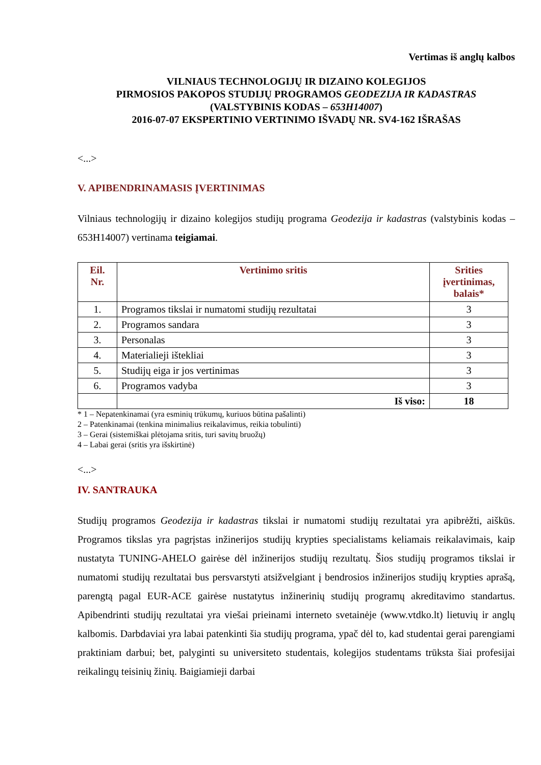Vertimas iš anglų kalbos
VILNIAUS TECHNOLOGIJŲ IR DIZAINO KOLEGIJOS
PIRMOSIOS PAKOPOS STUDIJŲ PROGRAMOS GEODEZIJA IR KADASTRAS
(VALSTYBINIS KODAS – 653H14007)
2016-07-07 EKSPERTINIO VERTINIMO IŠVADŲ NR. SV4-162 IŠRAŠAS
<...>
V. APIBENDRINAMASIS ĮVERTINIMAS
Vilniaus technologijų ir dizaino kolegijos studijų programa Geodezija ir kadastras (valstybinis kodas – 653H14007) vertinama teigiamai.
| Eil. Nr. | Vertinimo sritis | Srities įvertinimas, balais* |
| --- | --- | --- |
| 1. | Programos tikslai ir numatomi studijų rezultatai | 3 |
| 2. | Programos sandara | 3 |
| 3. | Personalas | 3 |
| 4. | Materialieji ištekliai | 3 |
| 5. | Studijų eiga ir jos vertinimas | 3 |
| 6. | Programos vadyba | 3 |
| | Iš viso: | 18 |
* 1 – Nepatenkinamai (yra esminių trūkumų, kuriuos būtina pašalinti)
2 – Patenkinamai (tenkina minimalius reikalavimus, reikia tobulinti)
3 – Gerai (sistemiškai plėtojama sritis, turi savitų bruožų)
4 – Labai gerai (sritis yra išskirtinė)
<...>
IV. SANTRAUKA
Studijų programos Geodezija ir kadastras tikslai ir numatomi studijų rezultatai yra apibrėžti, aiškūs. Programos tikslas yra pagrįstas inžinerijos studijų krypties specialistams keliamais reikalavimais, kaip nustatyta TUNING-AHELO gairėse dėl inžinerijos studijų rezultatų. Šios studijų programos tikslai ir numatomi studijų rezultatai bus persvarstyti atsižvelgiant į bendrosios inžinerijos studijų krypties aprašą, parengtą pagal EUR-ACE gairėse nustatytus inžinerinių studijų programų akreditavimo standartus. Apibendrinti studijų rezultatai yra viešai prieinami interneto svetainėje (www.vtdko.lt) lietuvių ir anglų kalbomis. Darbdaviai yra labai patenkinti šia studijų programa, ypač dėl to, kad studentai gerai parengiami praktiniam darbui; bet, palyginti su universiteto studentais, kolegijos studentams trūksta šiai profesijai reikalingų teisinių žinių. Baigiamieji darbai